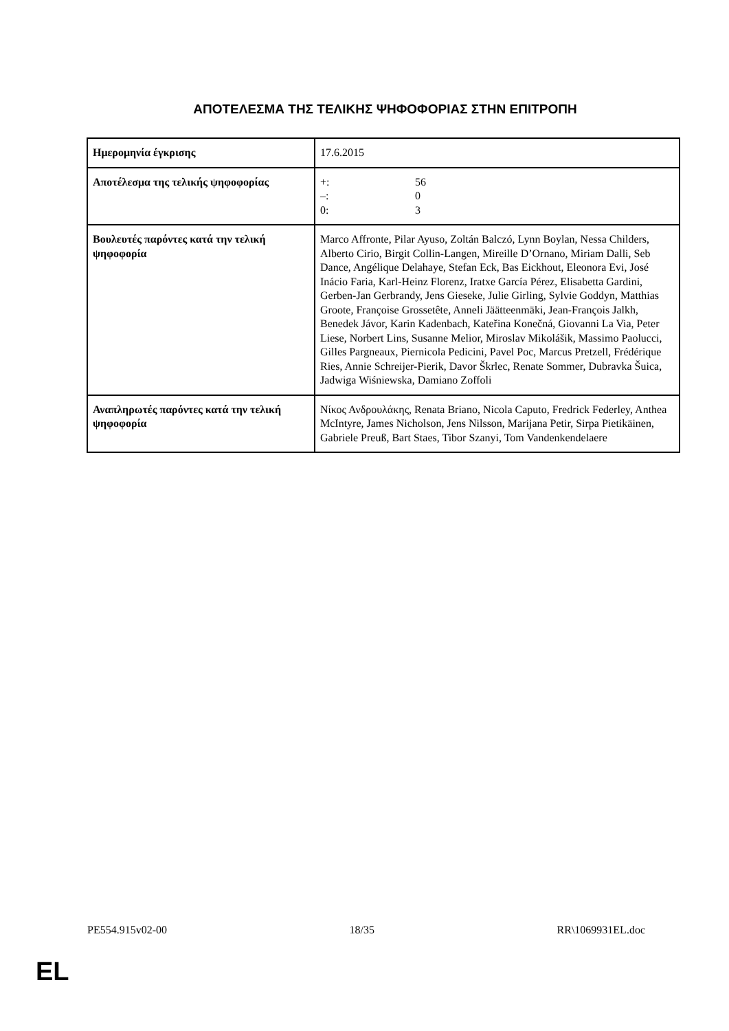ΑΠΟΤΕΛΕΣΜΑ ΤΗΣ ΤΕΛΙΚΗΣ ΨΗΦΟΦΟΡΙΑΣ ΣΤΗΝ ΕΠΙΤΡΟΠΗ
| Ημερομηνία έγκρισης | 17.6.2015 |
| Αποτέλεσμα της τελικής ψηφοφορίας | +: 56 –: 0 0: 3 |
| Βουλευτές παρόντες κατά την τελική ψηφοφορία | Marco Affronte, Pilar Ayuso, Zoltán Balczó, Lynn Boylan, Nessa Childers, Alberto Cirio, Birgit Collin-Langen, Mireille D’Ornano, Miriam Dalli, Seb Dance, Angélique Delahaye, Stefan Eck, Bas Eickhout, Eleonora Evi, José Inácio Faria, Karl-Heinz Florenz, Iratxe García Pérez, Elisabetta Gardini, Gerben-Jan Gerbrandy, Jens Gieseke, Julie Girling, Sylvie Goddyn, Matthias Groote, Françoise Grossetête, Anneli Jäätteenmäki, Jean-François Jalkh, Benedek Jávor, Karin Kadenbach, Kateřina Konečná, Giovanni La Via, Peter Liese, Norbert Lins, Susanne Melior, Miroslav Mikolášik, Massimo Paolucci, Gilles Pargneaux, Piernicola Pedicini, Pavel Poc, Marcus Pretzell, Frédérique Ries, Annie Schreijer-Pierik, Davor Škrlec, Renate Sommer, Dubravka Šuica, Jadwiga Wiśniewska, Damiano Zoffoli |
| Αναπληρωτές παρόντες κατά την τελική ψηφοφορία | Νίκος Ανδρουλάκης, Renata Briano, Nicola Caputo, Fredrick Federley, Anthea McIntyre, James Nicholson, Jens Nilsson, Marijana Petir, Sirpa Pietikäinen, Gabriele Preuß, Bart Staes, Tibor Szanyi, Tom Vandenkendelaere |
PE554.915v02-00 18/35 RR\1069931EL.doc
EL